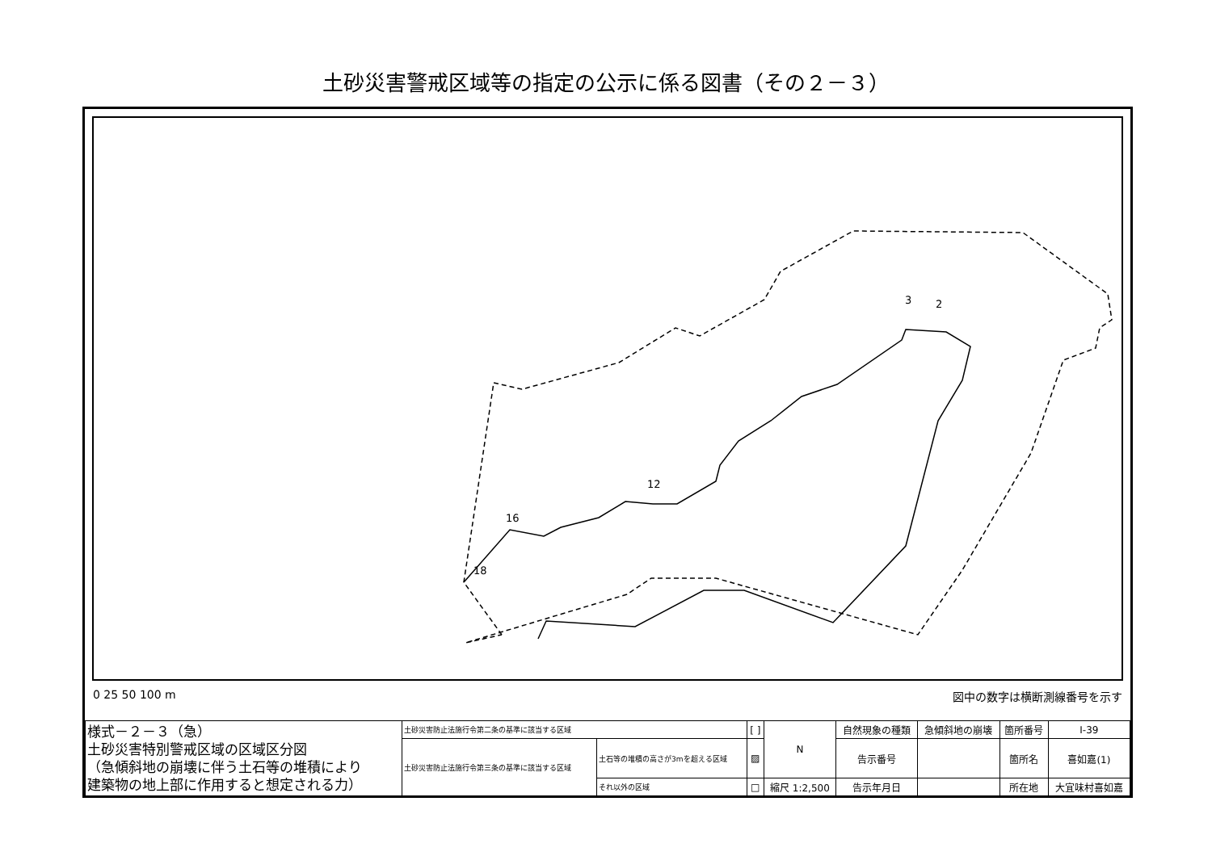土砂災害警戒区域等の指定の公示に係る図書（その２－３）
3
2
18
16
12
0 25 50 100 m 図中の数字は横断測線番号を示す
| 様式－２－３（急） 土砂災害特別警戒区域の区域区分図 （急傾斜地の崩壊に伴う土石等の堆積により 建築物の地上部に作用すると想定される力） | 土砂災害防止法施行令第二条の基準に該当する区域 | | [ ] | N | 自然現象の種類 | 急傾斜地の崩壊 | 箇所番号 | Ⅰ-39 |
| | 土砂災害防止法施行令第三条の基準に該当する区域 | 土石等の堆積の高さが3mを超える区域 | ▨ | | 告示番号 | | 箇所名 | 喜如嘉(1) |
| | | それ以外の区域 | □ | 縮尺 1:2,500 | 告示年月日 | | 所在地 | 大宜味村喜如嘉 |